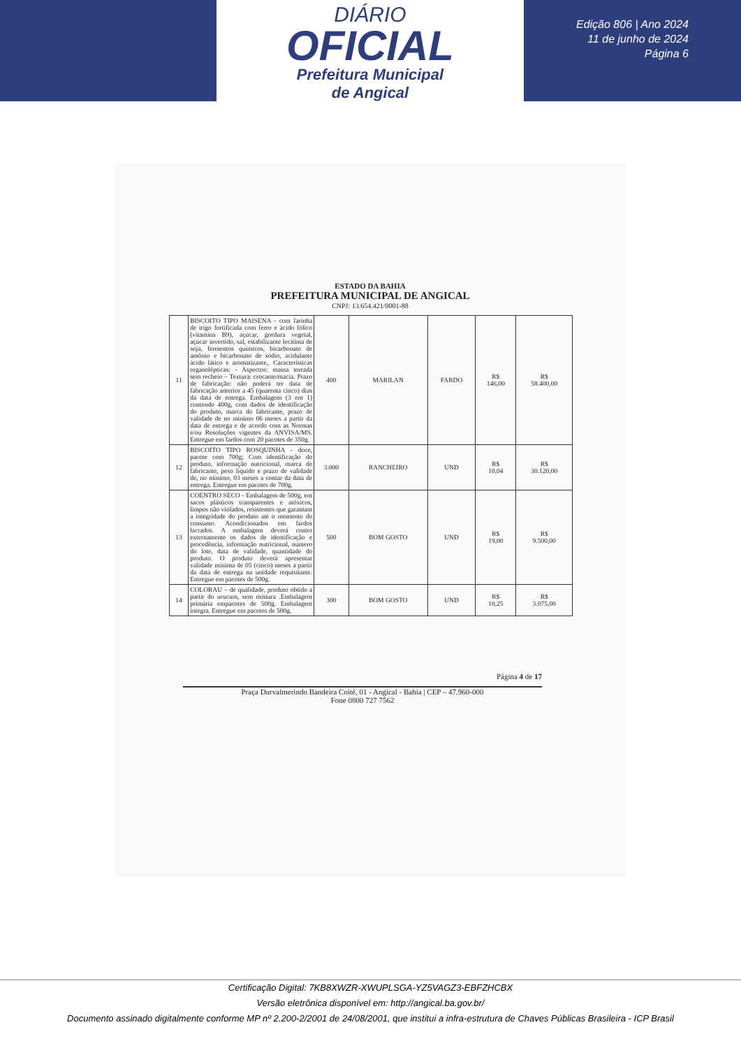DIÁRIO
OFICIAL
Prefeitura Municipal
de Angical
Edição 806 | Ano 2024
11 de junho de 2024
Página 6
ESTADO DA BAHIA
PREFEITURA MUNICIPAL DE ANGICAL
CNPJ: 13.654.421/0001-88
| 11 | BISCOITO TIPO MAISENA - com farinha de trigo fortificada com ferro e ácido fólico (vitamina B9), açúcar, gordura vegetal, açúcar invertido, sal, estabilizante lecítima de soja, fermentos químicos, bicarbonato de amônio e bicarbonato de sódio, acidulante ácido lático e aromatizante,. Características organolépticas: - Aspectos: massa torrada sem recheio – Textura: crocante/macia. Prazo de fabricação: não poderá ter data de fabricação anterior a 45 (quarenta cinco) dias da data de entrega. Embalagem (3 em 1) contendo 400g, com dados de identificação do produto, marca do fabricante, prazo de validade de no mínimo 06 meses a partir da data de entrega e de acordo com as Normas e/ou Resoluções vigentes da ANVISA/MS. Entregue em fardos com 20 pacotes de 350g. | 400 | MARILAN | FARDO | R$ 146,00 | R$ 58.400,00 |
| 12 | BISCOITO TIPO ROSQUINHA - doce, pacote com 700g; Com identificação do produto, informação nutricional, marca do fabricante, peso líquido e prazo de validade de, no mínimo, 03 meses a contar da data de entrega. Entregue em pacotes de 700g. | 3.000 | RANCHEIRO | UND | R$ 10,04 | R$ 30.120,00 |
| 13 | COENTRO SECO - Embalagem de 500g, em sacos plásticos transparentes e atóxicos, limpos não violados, resistentes que garantam a integridade do produto até o momento do consumo. Acondicionados em fardos lacrados. A embalagem deverá conter externamente os dados de identificação e procedência, informação nutricional, número do lote, data de validade, quantidade do produto. O produto deverá apresentar validade mínima de 05 (cinco) meses a partir da data de entrega na unidade requisitante. Entregue em pacotes de 500g. | 500 | BOM GOSTO | UND | R$ 19,00 | R$ 9.500,00 |
| 14 | COLORAU – de qualidade, produto obtido a partir do urucum, sem mistura .Embalagem primária empacotes de 500g. Embalagem integra. Entregue em pacotes de 500g. | 300 | BOM GOSTO | UND | R$ 10,25 | R$ 3.075,00 |
Página 4 de 17
Praça Durvalmerindo Bandeira Coité, 01 - Angical - Bahia | CEP – 47.960-000
Fone 0800 727 7562
Certificação Digital: 7KB8XWZR-XWUPLSGA-YZ5VAGZ3-EBFZHCBX
Versão eletrônica disponível em: http://angical.ba.gov.br/
Documento assinado digitalmente conforme MP nº 2.200-2/2001 de 24/08/2001, que institui a infra-estrutura de Chaves Públicas Brasileira - ICP Brasil